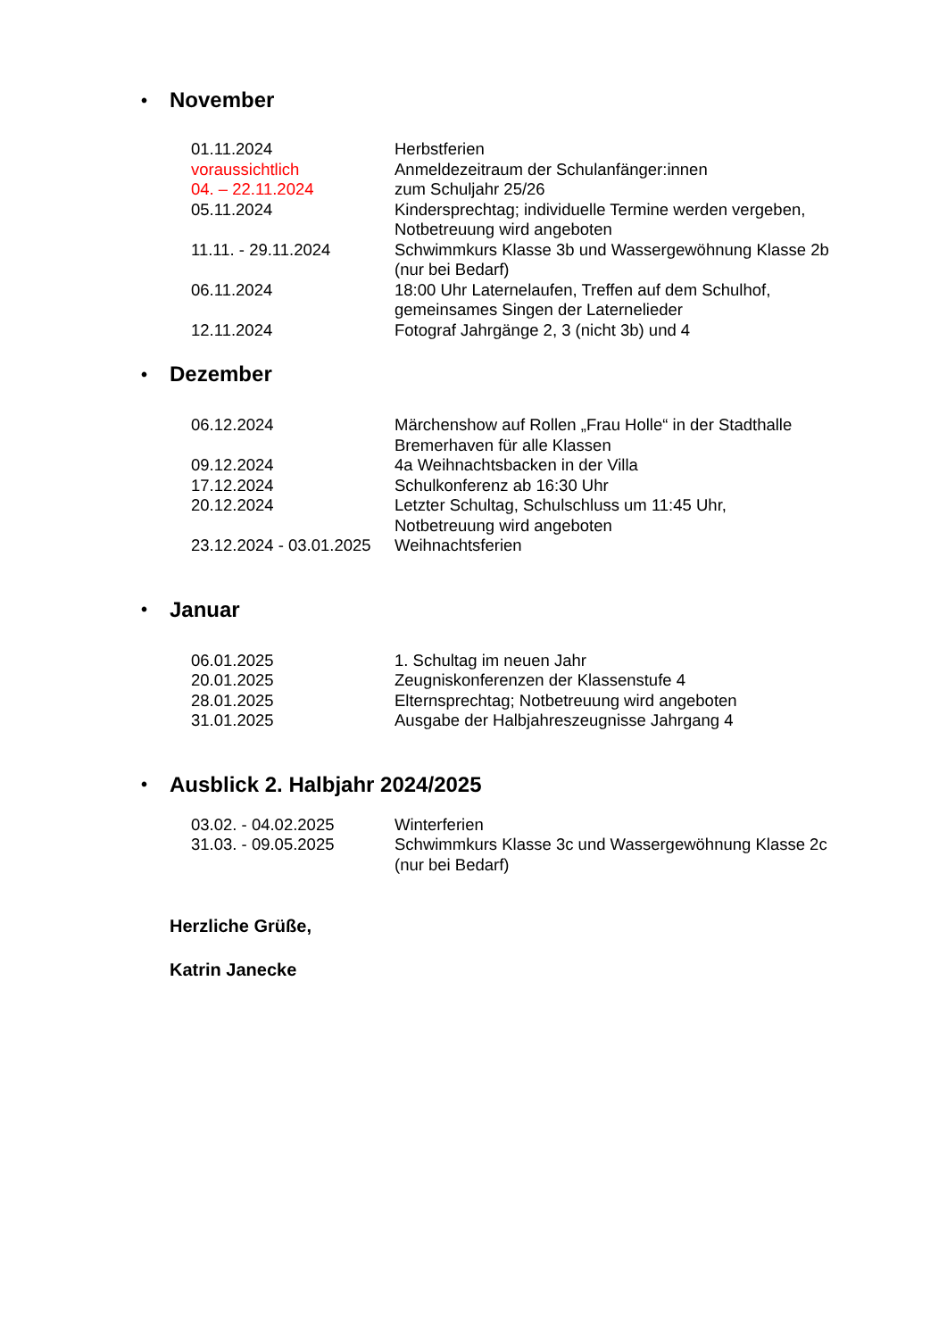• November
| 01.11.2024 | Herbstferien |
| voraussichtlich 04. – 22.11.2024 | Anmeldezeitraum der Schulanfänger:innen zum Schuljahr 25/26 |
| 05.11.2024 | Kindersprechtag; individuelle Termine werden vergeben, Notbetreuung wird angeboten |
| 11.11. - 29.11.2024 | Schwimmkurs Klasse 3b und Wassergewöhnung Klasse 2b (nur bei Bedarf) |
| 06.11.2024 | 18:00 Uhr Laternelaufen, Treffen auf dem Schulhof, gemeinsames Singen der Laternelieder |
| 12.11.2024 | Fotograf Jahrgänge 2, 3 (nicht 3b) und 4 |
• Dezember
| 06.12.2024 | Märchenshow auf Rollen „Frau Holle“ in der Stadthalle Bremerhaven für alle Klassen |
| 09.12.2024 | 4a Weihnachtsbacken in der Villa |
| 17.12.2024 | Schulkonferenz ab 16:30 Uhr |
| 20.12.2024 | Letzter Schultag, Schulschluss um 11:45 Uhr, Notbetreuung wird angeboten |
| 23.12.2024 - 03.01.2025 | Weihnachtsferien |
• Januar
| 06.01.2025 | 1. Schultag im neuen Jahr |
| 20.01.2025 | Zeugniskonferenzen der Klassenstufe 4 |
| 28.01.2025 | Elternsprechtag; Notbetreuung wird angeboten |
| 31.01.2025 | Ausgabe der Halbjahreszeugnisse Jahrgang 4 |
• Ausblick 2. Halbjahr 2024/2025
| 03.02. - 04.02.2025 | Winterferien |
| 31.03. - 09.05.2025 | Schwimmkurs Klasse 3c und Wassergewöhnung Klasse 2c (nur bei Bedarf) |
Herzliche Grüße,
Katrin Janecke